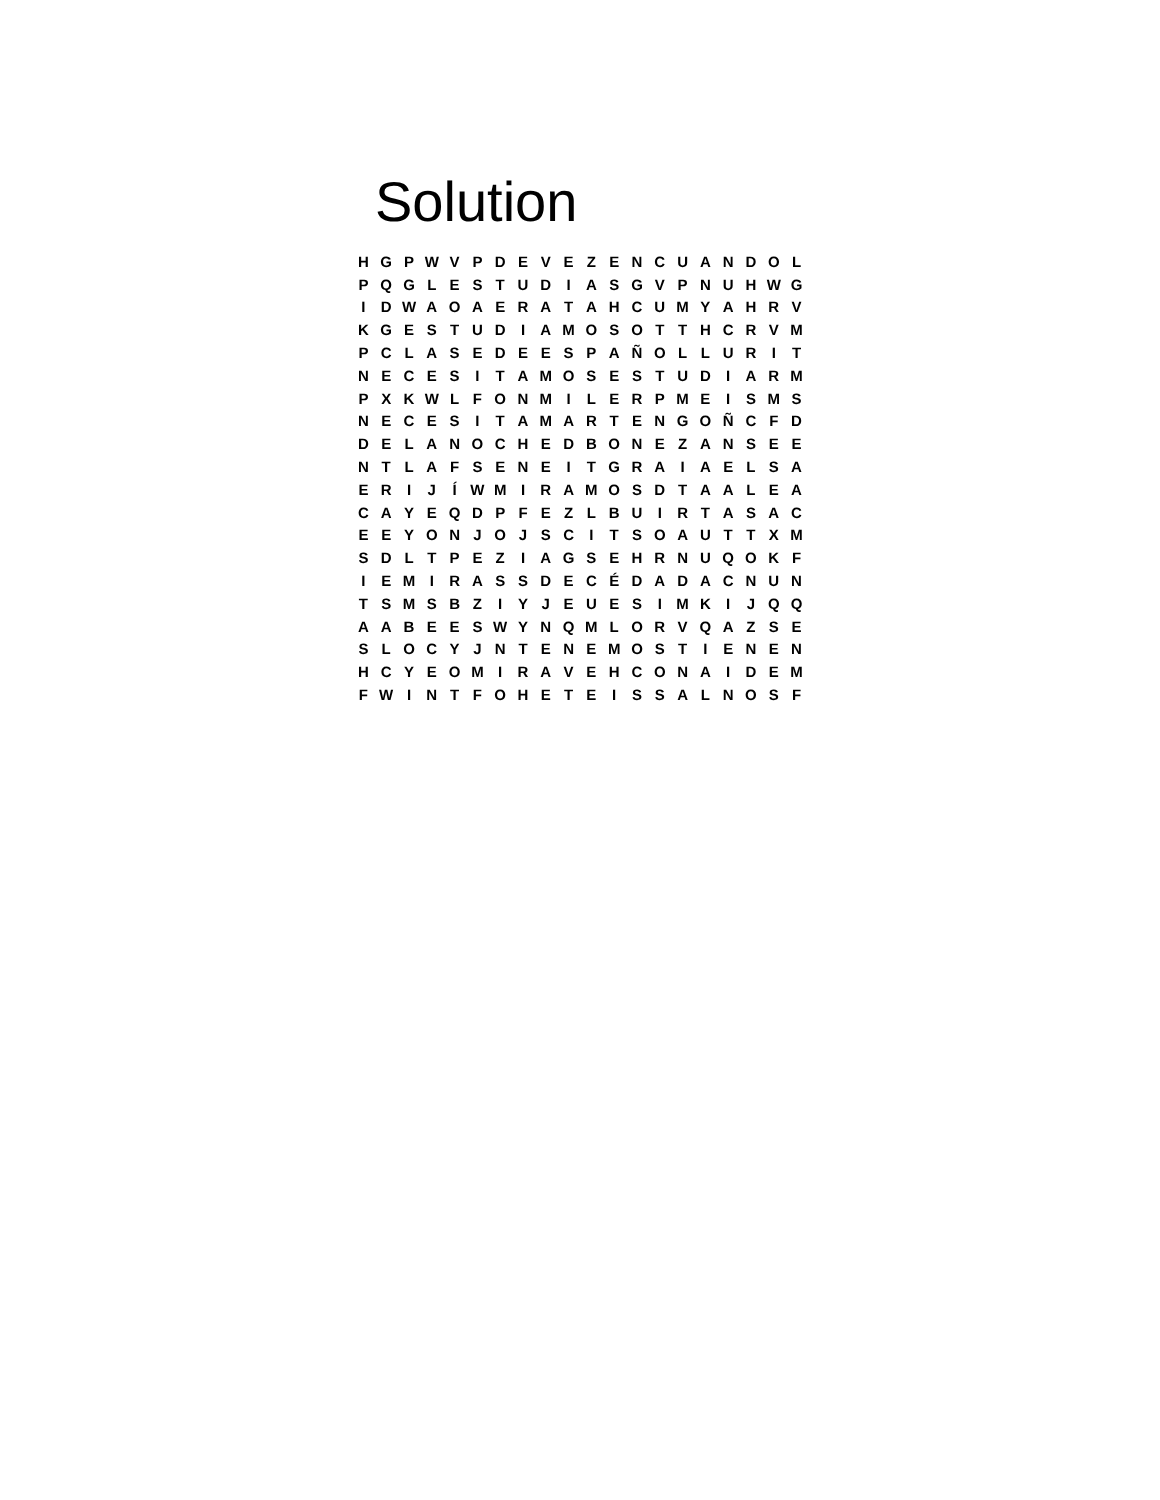Solution
| H | G | P | W | V | P | D | E | V | E | Z | E | N | C | U | A | N | D | O | L |
| P | Q | G | L | E | S | T | U | D | I | A | S | G | V | P | N | U | H | W | G |
| I | D | W | A | O | A | E | R | A | T | A | H | C | U | M | Y | A | H | R | V |
| K | G | E | S | T | U | D | I | A | M | O | S | O | T | T | H | C | R | V | M |
| P | C | L | A | S | E | D | E | E | S | P | A | Ñ | O | L | L | U | R | I | T |
| N | E | C | E | S | I | T | A | M | O | S | E | S | T | U | D | I | A | R | M |
| P | X | K | W | L | F | O | N | M | I | L | E | R | P | M | E | I | S | M | S |
| N | E | C | E | S | I | T | A | M | A | R | T | E | N | G | O | Ñ | C | F | D |
| D | E | L | A | N | O | C | H | E | D | B | O | N | E | Z | A | N | S | E | E |
| N | T | L | A | F | S | E | N | E | I | T | G | R | A | I | A | E | L | S | A |
| E | R | I | J | Í | W | M | I | R | A | M | O | S | D | T | A | A | L | E | A |
| C | A | Y | E | Q | D | P | F | E | Z | L | B | U | I | R | T | A | S | A | C |
| E | E | Y | O | N | J | O | J | S | C | I | T | S | O | A | U | T | T | X | M |
| S | D | L | T | P | E | Z | I | A | G | S | E | H | R | N | U | Q | O | K | F |
| I | E | M | I | R | A | S | S | D | E | C | É | D | A | D | A | C | N | U | N |
| T | S | M | S | B | Z | I | Y | J | E | U | E | S | I | M | K | I | J | Q | Q |
| A | A | B | E | E | S | W | Y | N | Q | M | L | O | R | V | Q | A | Z | S | E |
| S | L | O | C | Y | J | N | T | E | N | E | M | O | S | T | I | E | N | E | N |
| H | C | Y | E | O | M | I | R | A | V | E | H | C | O | N | A | I | D | E | M |
| F | W | I | N | T | F | O | H | E | T | E | I | S | S | A | L | N | O | S | F |